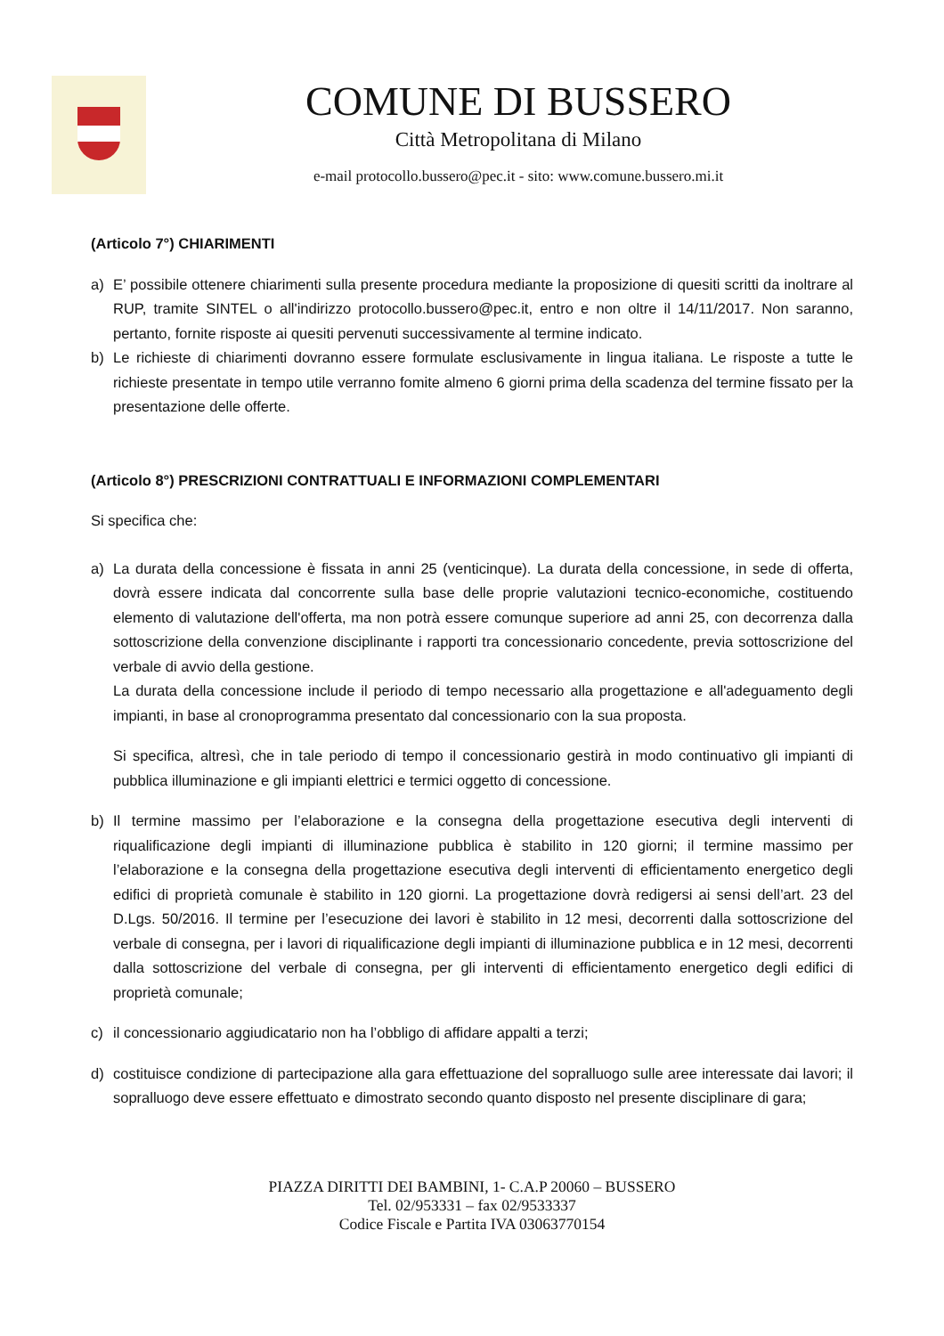COMUNE DI BUSSERO
Città Metropolitana di Milano
e-mail protocollo.bussero@pec.it - sito: www.comune.bussero.mi.it
(Articolo 7°) CHIARIMENTI
a) E’ possibile ottenere chiarimenti sulla presente procedura mediante la proposizione di quesiti scritti da inoltrare al RUP, tramite SINTEL o all'indirizzo protocollo.bussero@pec.it, entro e non oltre il 14/11/2017. Non saranno, pertanto, fornite risposte ai quesiti pervenuti successivamente al termine indicato.
b) Le richieste di chiarimenti dovranno essere formulate esclusivamente in lingua italiana. Le risposte a tutte le richieste presentate in tempo utile verranno fomite almeno 6 giorni prima della scadenza del termine fissato per la presentazione delle offerte.
(Articolo 8°) PRESCRIZIONI CONTRATTUALI E INFORMAZIONI COMPLEMENTARI
Si specifica che:
a) La durata della concessione è fissata in anni 25 (venticinque). La durata della concessione, in sede di offerta, dovrà essere indicata dal concorrente sulla base delle proprie valutazioni tecnico-economiche, costituendo elemento di valutazione dell'offerta, ma non potrà essere comunque superiore ad anni 25, con decorrenza dalla sottoscrizione della convenzione disciplinante i rapporti tra concessionario concedente, previa sottoscrizione del verbale di avvio della gestione.
La durata della concessione include il periodo di tempo necessario alla progettazione e all'adeguamento degli impianti, in base al cronoprogramma presentato dal concessionario con la sua proposta.
Si specifica, altresì, che in tale periodo di tempo il concessionario gestirà in modo continuativo gli impianti di pubblica illuminazione e gli impianti elettrici e termici oggetto di concessione.
b) Il termine massimo per l’elaborazione e la consegna della progettazione esecutiva degli interventi di riqualificazione degli impianti di illuminazione pubblica è stabilito in 120 giorni; il termine massimo per l’elaborazione e la consegna della progettazione esecutiva degli interventi di efficientamento energetico degli edifici di proprietà comunale è stabilito in 120 giorni. La progettazione dovrà redigersi ai sensi dell’art. 23 del D.Lgs. 50/2016. Il termine per l’esecuzione dei lavori è stabilito in 12 mesi, decorrenti dalla sottoscrizione del verbale di consegna, per i lavori di riqualificazione degli impianti di illuminazione pubblica e in 12 mesi, decorrenti dalla sottoscrizione del verbale di consegna, per gli interventi di efficientamento energetico degli edifici di proprietà comunale;
c) il concessionario aggiudicatario non ha l’obbligo di affidare appalti a terzi;
d) costituisce condizione di partecipazione alla gara effettuazione del sopralluogo sulle aree interessate dai lavori; il sopralluogo deve essere effettuato e dimostrato secondo quanto disposto nel presente disciplinare di gara;
PIAZZA DIRITTI DEI BAMBINI, 1- C.A.P 20060 – BUSSERO
Tel. 02/953331 – fax 02/9533337
Codice Fiscale e Partita IVA 03063770154